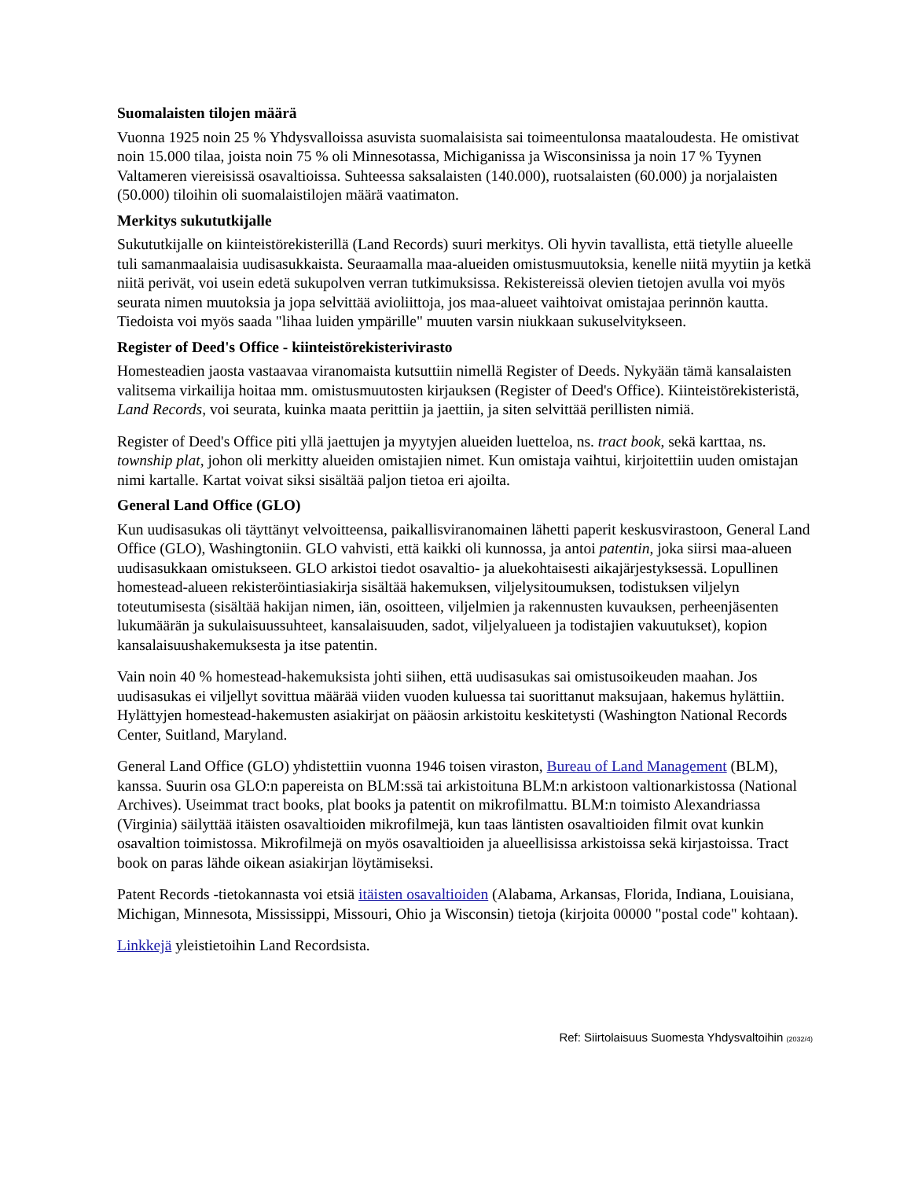Suomalaisten tilojen määrä
Vuonna 1925 noin 25 % Yhdysvalloissa asuvista suomalaisista sai toimeentulonsa maataloudesta. He omistivat noin 15.000 tilaa, joista noin 75 % oli Minnesotassa, Michiganissa ja Wisconsinissa ja noin 17 % Tyynen Valtameren viereisissä osavaltioissa. Suhteessa saksalaisten (140.000), ruotsalaisten (60.000) ja norjalaisten (50.000) tiloihin oli suomalaistilojen määrä vaatimaton.
Merkitys sukututkijalle
Sukututkijalle on kiinteistörekisterillä (Land Records) suuri merkitys. Oli hyvin tavallista, että tietylle alueelle tuli samanmaalaisia uudisasukkaista. Seuraamalla maa-alueiden omistusmuutoksia, kenelle niitä myytiin ja ketkä niitä perivät, voi usein edetä sukupolven verran tutkimuksissa. Rekistereissä olevien tietojen avulla voi myös seurata nimen muutoksia ja jopa selvittää avioliittoja, jos maa-alueet vaihtoivat omistajaa perinnön kautta. Tiedoista voi myös saada "lihaa luiden ympärille" muuten varsin niukkaan sukuselvitykseen.
Register of Deed's Office - kiinteistörekisterivirasto
Homesteadien jaosta vastaavaa viranomaista kutsuttiin nimellä Register of Deeds. Nykyään tämä kansalaisten valitsema virkailija hoitaa mm. omistusmuutosten kirjauksen (Register of Deed's Office). Kiinteistörekisteristä, Land Records, voi seurata, kuinka maata perittiin ja jaettiin, ja siten selvittää perillisten nimiä.
Register of Deed's Office piti yllä jaettujen ja myytyjen alueiden luetteloa, ns. tract book, sekä karttaa, ns. township plat, johon oli merkitty alueiden omistajien nimet. Kun omistaja vaihtui, kirjoitettiin uuden omistajan nimi kartalle. Kartat voivat siksi sisältää paljon tietoa eri ajoilta.
General Land Office (GLO)
Kun uudisasukas oli täyttänyt velvoitteensa, paikallisviranomainen lähetti paperit keskusvirastoon, General Land Office (GLO), Washingtoniin. GLO vahvisti, että kaikki oli kunnossa, ja antoi patentin, joka siirsi maa-alueen uudisasukkaan omistukseen. GLO arkistoi tiedot osavaltio- ja aluekohtaisesti aikajärjestyksessä. Lopullinen homestead-alueen rekisteröintiasiakirja sisältää hakemuksen, viljelysitoumuksen, todistuksen viljelyn toteutumisesta (sisältää hakijan nimen, iän, osoitteen, viljelmien ja rakennusten kuvauksen, perheenjäsenten lukumäärän ja sukulaisuussuhteet, kansalaisuuden, sadot, viljelyalueen ja todistajien vakuutukset), kopion kansalaisuushakemuksesta ja itse patentin.
Vain noin 40 % homestead-hakemuksista johti siihen, että uudisasukas sai omistusoikeuden maahan. Jos uudisasukas ei viljellyt sovittua määrää viiden vuoden kuluessa tai suorittanut maksujaan, hakemus hylättiin. Hylättyjen homestead-hakemusten asiakirjat on pääosin arkistoitu keskitetysti (Washington National Records Center, Suitland, Maryland.
General Land Office (GLO) yhdistettiin vuonna 1946 toisen viraston, Bureau of Land Management (BLM), kanssa. Suurin osa GLO:n papereista on BLM:ssä tai arkistoituna BLM:n arkistoon valtionarkistossa (National Archives). Useimmat tract books, plat books ja patentit on mikrofilmattu. BLM:n toimisto Alexandriassa (Virginia) säilyttää itäisten osavaltioiden mikrofilmejä, kun taas läntisten osavaltioiden filmit ovat kunkin osavaltion toimistossa. Mikrofilmejä on myös osavaltioiden ja alueellisissa arkistoissa sekä kirjastoissa. Tract book on paras lähde oikean asiakirjan löytämiseksi.
Patent Records -tietokannasta voi etsiä itäisten osavaltioiden (Alabama, Arkansas, Florida, Indiana, Louisiana, Michigan, Minnesota, Mississippi, Missouri, Ohio ja Wisconsin) tietoja (kirjoita 00000 "postal code" kohtaan).
Linkkejä yleistietoihin Land Recordsista.
Ref: Siirtolaisuus Suomesta Yhdysvaltoihin (2032/4)